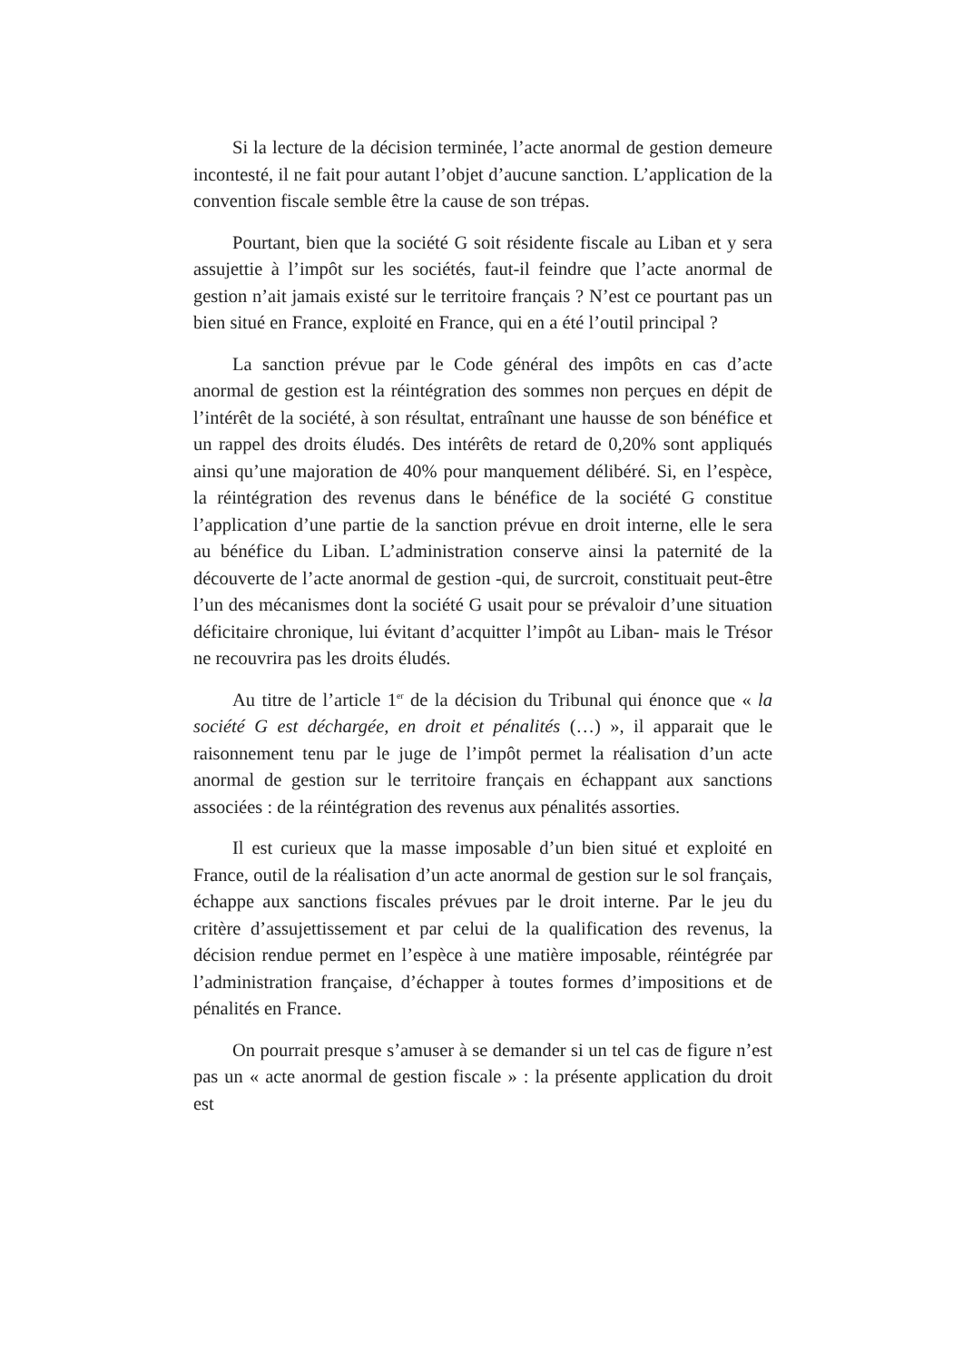Si la lecture de la décision terminée, l’acte anormal de gestion demeure incontesté, il ne fait pour autant l’objet d’aucune sanction. L’application de la convention fiscale semble être la cause de son trépas.
Pourtant, bien que la société G soit résidente fiscale au Liban et y sera assujettie à l’impôt sur les sociétés, faut-il feindre que l’acte anormal de gestion n’ait jamais existé sur le territoire français ? N’est ce pourtant pas un bien situé en France, exploité en France, qui en a été l’outil principal ?
La sanction prévue par le Code général des impôts en cas d’acte anormal de gestion est la réintégration des sommes non perçues en dépit de l’intérêt de la société, à son résultat, entraînant une hausse de son bénéfice et un rappel des droits éludés. Des intérêts de retard de 0,20% sont appliqués ainsi qu’une majoration de 40% pour manquement délibéré. Si, en l’espèce, la réintégration des revenus dans le bénéfice de la société G constitue l’application d’une partie de la sanction prévue en droit interne, elle le sera au bénéfice du Liban. L’administration conserve ainsi la paternité de la découverte de l’acte anormal de gestion -qui, de surcroit, constituait peut-être l’un des mécanismes dont la société G usait pour se prévaloir d’une situation déficitaire chronique, lui évitant d’acquitter l’impôt au Liban- mais le Trésor ne recouvrira pas les droits éludés.
Au titre de l’article 1<sup>er</sup> de la décision du Tribunal qui énonce que « la société G est déchargée, en droit et pénalités (…) », il apparait que le raisonnement tenu par le juge de l’impôt permet la réalisation d’un acte anormal de gestion sur le territoire français en échappant aux sanctions associées : de la réintégration des revenus aux pénalités assorties.
Il est curieux que la masse imposable d’un bien situé et exploité en France, outil de la réalisation d’un acte anormal de gestion sur le sol français, échappe aux sanctions fiscales prévues par le droit interne. Par le jeu du critère d’assujettissement et par celui de la qualification des revenus, la décision rendue permet en l’espèce à une matière imposable, réintégrée par l’administration française, d’échapper à toutes formes d’impositions et de pénalités en France.
On pourrait presque s’amuser à se demander si un tel cas de figure n’est pas un « acte anormal de gestion fiscale » : la présente application du droit est